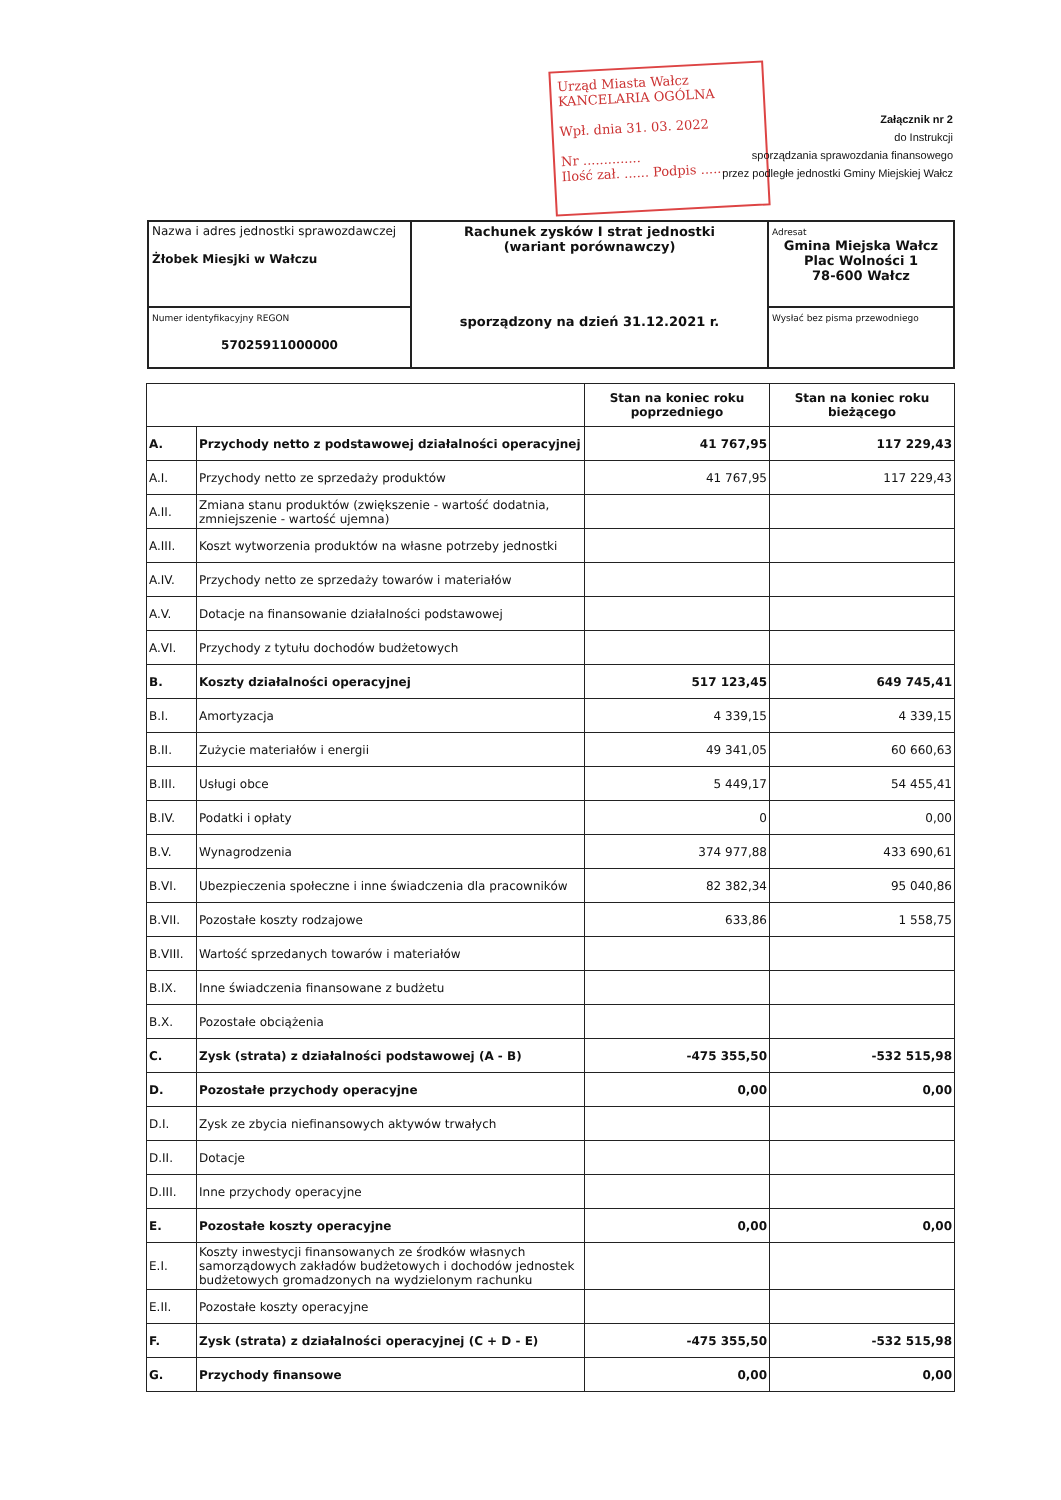Urząd Miasta Wałcz
KANCELARIA OGÓLNA
Wpł. dnia 31. 03. 2022
Nr ..............
Ilość zał. ...... Podpis ......
Załącznik nr 2
do Instrukcji
sporządzania sprawozdania finansowego
przez podległe jednostki Gminy Miejskiej Wałcz
| Nazwa i adres jednostki sprawozdawczej Żłobek Miesjki w Wałczu | Rachunek zysków I strat jednostki (wariant porównawczy) sporządzony na dzień 31.12.2021 r. | Adresat Gmina Miejska Wałcz Plac Wolności 1 78-600 Wałcz |
| Numer identyfikacyjny REGON 57025911000000 | | Wysłać bez pisma przewodniego |
| | | Stan na koniec roku poprzedniego | Stan na koniec roku bieżącego |
| --- | --- | --- | --- |
| A. | Przychody netto z podstawowej działalności operacyjnej | 41 767,95 | 117 229,43 |
| A.I. | Przychody netto ze sprzedaży produktów | 41 767,95 | 117 229,43 |
| A.II. | Zmiana stanu produktów (zwiększenie - wartość dodatnia, zmniejszenie - wartość ujemna) | | |
| A.III. | Koszt wytworzenia produktów na własne potrzeby jednostki | | |
| A.IV. | Przychody netto ze sprzedaży towarów i materiałów | | |
| A.V. | Dotacje na finansowanie działalności podstawowej | | |
| A.VI. | Przychody z tytułu dochodów budżetowych | | |
| B. | Koszty działalności operacyjnej | 517 123,45 | 649 745,41 |
| B.I. | Amortyzacja | 4 339,15 | 4 339,15 |
| B.II. | Zużycie materiałów i energii | 49 341,05 | 60 660,63 |
| B.III. | Usługi obce | 5 449,17 | 54 455,41 |
| B.IV. | Podatki i opłaty | 0 | 0,00 |
| B.V. | Wynagrodzenia | 374 977,88 | 433 690,61 |
| B.VI. | Ubezpieczenia społeczne i inne świadczenia dla pracowników | 82 382,34 | 95 040,86 |
| B.VII. | Pozostałe koszty rodzajowe | 633,86 | 1 558,75 |
| B.VIII. | Wartość sprzedanych towarów i materiałów | | |
| B.IX. | Inne świadczenia finansowane z budżetu | | |
| B.X. | Pozostałe obciążenia | | |
| C. | Zysk (strata) z działalności podstawowej (A - B) | -475 355,50 | -532 515,98 |
| D. | Pozostałe przychody operacyjne | 0,00 | 0,00 |
| D.I. | Zysk ze zbycia niefinansowych aktywów trwałych | | |
| D.II. | Dotacje | | |
| D.III. | Inne przychody operacyjne | | |
| E. | Pozostałe koszty operacyjne | 0,00 | 0,00 |
| E.I. | Koszty inwestycji finansowanych ze środków własnych samorządowych zakładów budżetowych i dochodów jednostek budżetowych gromadzonych na wydzielonym rachunku | | |
| E.II. | Pozostałe koszty operacyjne | | |
| F. | Zysk (strata) z działalności operacyjnej (C + D - E) | -475 355,50 | -532 515,98 |
| G. | Przychody finansowe | 0,00 | 0,00 |